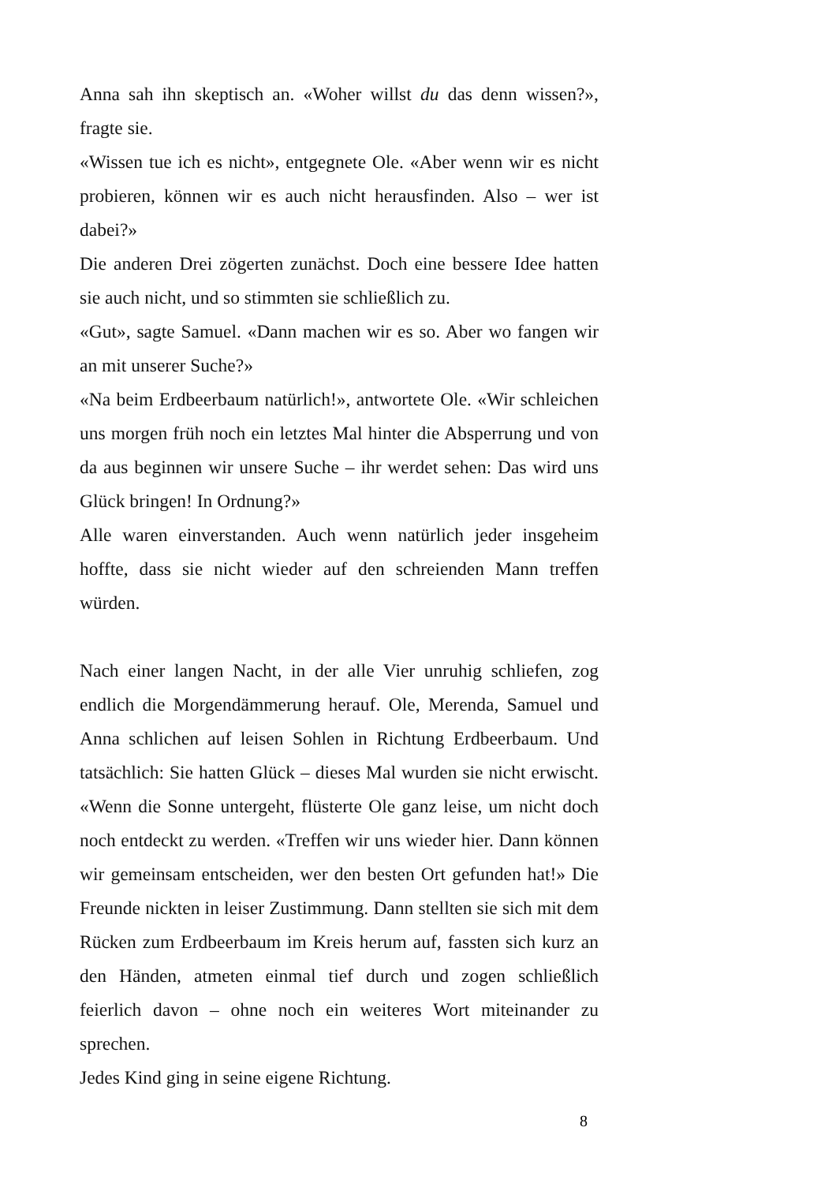Anna sah ihn skeptisch an. «Woher willst du das denn wissen?», fragte sie.
«Wissen tue ich es nicht», entgegnete Ole. «Aber wenn wir es nicht probieren, können wir es auch nicht herausfinden. Also – wer ist dabei?»
Die anderen Drei zögerten zunächst. Doch eine bessere Idee hatten sie auch nicht, und so stimmten sie schließlich zu.
«Gut», sagte Samuel. «Dann machen wir es so. Aber wo fangen wir an mit unserer Suche?»
«Na beim Erdbeerbaum natürlich!», antwortete Ole. «Wir schleichen uns morgen früh noch ein letztes Mal hinter die Absperrung und von da aus beginnen wir unsere Suche – ihr werdet sehen: Das wird uns Glück bringen! In Ordnung?»
Alle waren einverstanden. Auch wenn natürlich jeder insgeheim hoffte, dass sie nicht wieder auf den schreienden Mann treffen würden.
Nach einer langen Nacht, in der alle Vier unruhig schliefen, zog endlich die Morgendämmerung herauf. Ole, Merenda, Samuel und Anna schlichen auf leisen Sohlen in Richtung Erdbeerbaum. Und tatsächlich: Sie hatten Glück – dieses Mal wurden sie nicht erwischt. «Wenn die Sonne untergeht, flüsterte Ole ganz leise, um nicht doch noch entdeckt zu werden. «Treffen wir uns wieder hier. Dann können wir gemeinsam entscheiden, wer den besten Ort gefunden hat!» Die Freunde nickten in leiser Zustimmung. Dann stellten sie sich mit dem Rücken zum Erdbeerbaum im Kreis herum auf, fassten sich kurz an den Händen, atmeten einmal tief durch und zogen schließlich feierlich davon – ohne noch ein weiteres Wort miteinander zu sprechen.
Jedes Kind ging in seine eigene Richtung.
8